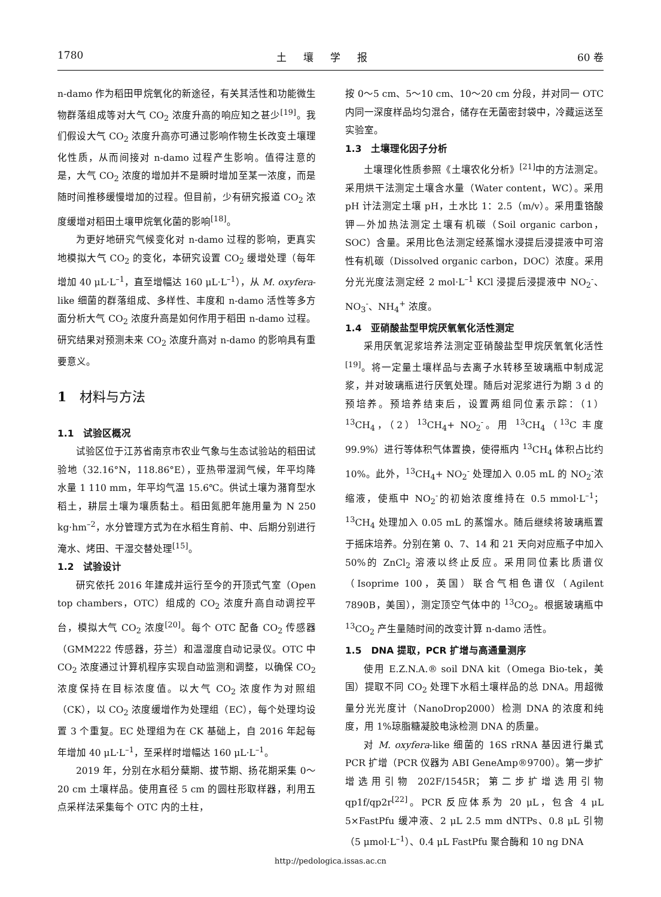1780 土壤学报 60 卷
n-damo 作为稻田甲烷氧化的新途径，有关其活性和功能微生物群落组成等对大气 CO<sub>2</sub> 浓度升高的响应知之甚少<sup>[19]</sup>。我们假设大气 CO<sub>2</sub> 浓度升高亦可通过影响作物生长改变土壤理化性质，从而间接对 n-damo 过程产生影响。值得注意的是，大气 CO<sub>2</sub> 浓度的增加并不是瞬时增加至某一浓度，而是随时间推移缓慢增加的过程。但目前，少有研究报道 CO<sub>2</sub> 浓度缓增对稻田土壤甲烷氧化菌的影响<sup>[18]</sup>。
为更好地研究气候变化对 n-damo 过程的影响，更真实地模拟大气 CO<sub>2</sub> 的变化，本研究设置 CO<sub>2</sub> 缓增处理（每年增加 40 μL·L<sup>–1</sup>，直至增幅达 160 μL·L<sup>–1</sup>），从 M. oxyfera-like 细菌的群落组成、多样性、丰度和 n-damo 活性等多方面分析大气 CO<sub>2</sub> 浓度升高是如何作用于稻田 n-damo 过程。研究结果对预测未来 CO<sub>2</sub> 浓度升高对 n-damo 的影响具有重要意义。
1　材料与方法
1.1　试验区概况
试验区位于江苏省南京市农业气象与生态试验站的稻田试验地（32.16°N，118.86°E），亚热带湿润气候，年平均降水量 1 110 mm，年平均气温 15.6℃。供试土壤为潴育型水稻土，耕层土壤为壤质黏土。稻田氮肥年施用量为 N 250 kg·hm<sup>–2</sup>，水分管理方式为在水稻生育前、中、后期分别进行淹水、烤田、干湿交替处理<sup>[15]</sup>。
1.2　试验设计
研究依托 2016 年建成并运行至今的开顶式气室（Open top chambers，OTC）组成的 CO<sub>2</sub> 浓度升高自动调控平台，模拟大气 CO<sub>2</sub> 浓度<sup>[20]</sup>。每个 OTC 配备 CO<sub>2</sub> 传感器（GMM222 传感器，芬兰）和温湿度自动记录仪。OTC 中 CO<sub>2</sub> 浓度通过计算机程序实现自动监测和调整，以确保 CO<sub>2</sub> 浓度保持在目标浓度值。以大气 CO<sub>2</sub> 浓度作为对照组（CK），以 CO<sub>2</sub> 浓度缓增作为处理组（EC），每个处理均设置 3 个重复。EC 处理组为在 CK 基础上，自 2016 年起每年增加 40 μL·L<sup>–1</sup>，至采样时增幅达 160 μL·L<sup>–1</sup>。
2019 年，分别在水稻分蘖期、拔节期、扬花期采集 0～20 cm 土壤样品。使用直径 5 cm 的圆柱形取样器，利用五点采样法采集每个 OTC 内的土柱，
按 0～5 cm、5～10 cm、10～20 cm 分段，并对同一 OTC 内同一深度样品均匀混合，储存在无菌密封袋中，冷藏运送至实验室。
1.3　土壤理化因子分析
土壤理化性质参照《土壤农化分析》<sup>[21]</sup>中的方法测定。采用烘干法测定土壤含水量（Water content，WC）。采用 pH 计法测定土壤 pH，土水比 1：2.5（m/v）。采用重铬酸钾—外加热法测定土壤有机碳（Soil organic carbon，SOC）含量。采用比色法测定经蒸馏水浸提后浸提液中可溶性有机碳（Dissolved organic carbon，DOC）浓度。采用分光光度法测定经 2 mol·L<sup>–1</sup> KCl 浸提后浸提液中 NO<sub>2</sub><sup>-</sup>、NO<sub>3</sub><sup>-</sup>、NH<sub>4</sub><sup>+</sup> 浓度。
1.4　亚硝酸盐型甲烷厌氧氧化活性测定
采用厌氧泥浆培养法测定亚硝酸盐型甲烷厌氧氧化活性<sup>[19]</sup>。将一定量土壤样品与去离子水转移至玻璃瓶中制成泥浆，并对玻璃瓶进行厌氧处理。随后对泥浆进行为期 3 d 的预培养。预培养结束后，设置两组同位素示踪：（1）<sup>13</sup>CH<sub>4</sub>，（2）<sup>13</sup>CH<sub>4</sub>+ NO<sub>2</sub><sup>-</sup>。用 <sup>13</sup>CH<sub>4</sub>（<sup>13</sup>C 丰度 99.9%）进行等体积气体置换，使得瓶内 <sup>13</sup>CH<sub>4</sub> 体积占比约 10%。此外，<sup>13</sup>CH<sub>4</sub>+ NO<sub>2</sub><sup>-</sup> 处理加入 0.05 mL 的 NO<sub>2</sub><sup>-</sup>浓缩液，使瓶中 NO<sub>2</sub><sup>-</sup>的初始浓度维持在 0.5 mmol·L<sup>–1</sup>；<sup>13</sup>CH<sub>4</sub> 处理加入 0.05 mL 的蒸馏水。随后继续将玻璃瓶置于摇床培养。分别在第 0、7、14 和 21 天向对应瓶子中加入 50%的 ZnCl<sub>2</sub> 溶液以终止反应。采用同位素比质谱仪（Isoprime 100，英国）联合气相色谱仪（Agilent 7890B，美国），测定顶空气体中的 <sup>13</sup>CO<sub>2</sub>。根据玻璃瓶中 <sup>13</sup>CO<sub>2</sub> 产生量随时间的改变计算 n-damo 活性。
1.5　DNA 提取，PCR 扩增与高通量测序
使用 E.Z.N.A.® soil DNA kit（Omega Bio-tek，美国）提取不同 CO<sub>2</sub> 处理下水稻土壤样品的总 DNA。用超微量分光光度计（NanoDrop2000）检测 DNA 的浓度和纯度，用 1%琼脂糖凝胶电泳检测 DNA 的质量。
对 M. oxyfera-like 细菌的 16S rRNA 基因进行巢式 PCR 扩增（PCR 仪器为 ABI GeneAmp®9700）。第一步扩增选用引物 202F/1545R；第二步扩增选用引物 qp1f/qp2r<sup>[22]</sup>。PCR 反应体系为 20 μL，包含 4 μL 5×FastPfu 缓冲液、2 μL 2.5 mm dNTPs、0.8 μL 引物（5 μmol·L<sup>–1</sup>）、0.4 μL FastPfu 聚合酶和 10 ng DNA
http://pedologica.issas.ac.cn